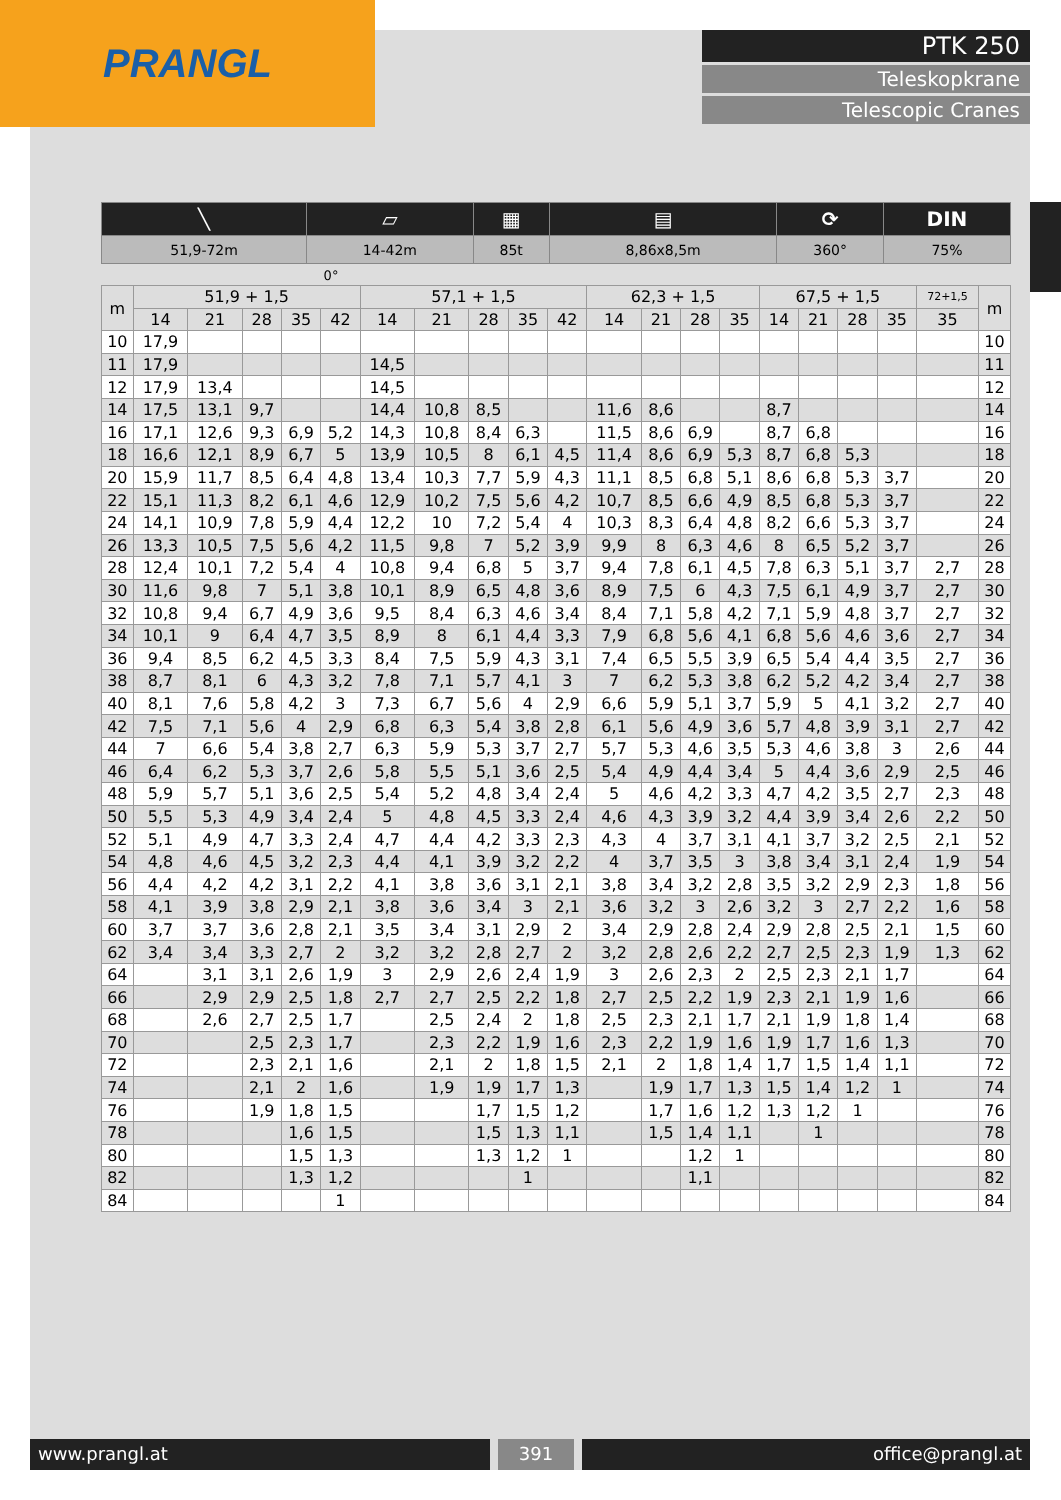PRANGL
PTK 250
Teleskopkrane
Telescopic Cranes
| ╲ | ▱ | ▦ | ▤ | ⟳ | DIN |
| --- | --- | --- | --- | --- | --- |
| 51,9-72m | 14-42m | 85t | 8,86x8,5m | 360° | 75% |
0°
| m | 51,9 + 1,5 | | | | | 57,1 + 1,5 | | | | | 62,3 + 1,5 | | | | 67,5 + 1,5 | | | | 72+1,5 | m |
| --- | --- | --- | --- | --- | --- | --- | --- | --- | --- | --- | --- | --- | --- | --- | --- | --- | --- | --- | --- | --- |
| | 14 | 21 | 28 | 35 | 42 | 14 | 21 | 28 | 35 | 42 | 14 | 21 | 28 | 35 | 14 | 21 | 28 | 35 | 35 | |
| 10 | 17,9 | | | | | | | | | | | | | | | | | | | 10 |
| 11 | 17,9 | | | | | 14,5 | | | | | | | | | | | | | | 11 |
| 12 | 17,9 | 13,4 | | | | 14,5 | | | | | | | | | | | | | | 12 |
| 14 | 17,5 | 13,1 | 9,7 | | | 14,4 | 10,8 | 8,5 | | | 11,6 | 8,6 | | | 8,7 | | | | | 14 |
| 16 | 17,1 | 12,6 | 9,3 | 6,9 | 5,2 | 14,3 | 10,8 | 8,4 | 6,3 | | 11,5 | 8,6 | 6,9 | | 8,7 | 6,8 | | | | 16 |
| 18 | 16,6 | 12,1 | 8,9 | 6,7 | 5 | 13,9 | 10,5 | 8 | 6,1 | 4,5 | 11,4 | 8,6 | 6,9 | 5,3 | 8,7 | 6,8 | 5,3 | | | 18 |
| 20 | 15,9 | 11,7 | 8,5 | 6,4 | 4,8 | 13,4 | 10,3 | 7,7 | 5,9 | 4,3 | 11,1 | 8,5 | 6,8 | 5,1 | 8,6 | 6,8 | 5,3 | 3,7 | | 20 |
| 22 | 15,1 | 11,3 | 8,2 | 6,1 | 4,6 | 12,9 | 10,2 | 7,5 | 5,6 | 4,2 | 10,7 | 8,5 | 6,6 | 4,9 | 8,5 | 6,8 | 5,3 | 3,7 | | 22 |
| 24 | 14,1 | 10,9 | 7,8 | 5,9 | 4,4 | 12,2 | 10 | 7,2 | 5,4 | 4 | 10,3 | 8,3 | 6,4 | 4,8 | 8,2 | 6,6 | 5,3 | 3,7 | | 24 |
| 26 | 13,3 | 10,5 | 7,5 | 5,6 | 4,2 | 11,5 | 9,8 | 7 | 5,2 | 3,9 | 9,9 | 8 | 6,3 | 4,6 | 8 | 6,5 | 5,2 | 3,7 | | 26 |
| 28 | 12,4 | 10,1 | 7,2 | 5,4 | 4 | 10,8 | 9,4 | 6,8 | 5 | 3,7 | 9,4 | 7,8 | 6,1 | 4,5 | 7,8 | 6,3 | 5,1 | 3,7 | 2,7 | 28 |
| 30 | 11,6 | 9,8 | 7 | 5,1 | 3,8 | 10,1 | 8,9 | 6,5 | 4,8 | 3,6 | 8,9 | 7,5 | 6 | 4,3 | 7,5 | 6,1 | 4,9 | 3,7 | 2,7 | 30 |
| 32 | 10,8 | 9,4 | 6,7 | 4,9 | 3,6 | 9,5 | 8,4 | 6,3 | 4,6 | 3,4 | 8,4 | 7,1 | 5,8 | 4,2 | 7,1 | 5,9 | 4,8 | 3,7 | 2,7 | 32 |
| 34 | 10,1 | 9 | 6,4 | 4,7 | 3,5 | 8,9 | 8 | 6,1 | 4,4 | 3,3 | 7,9 | 6,8 | 5,6 | 4,1 | 6,8 | 5,6 | 4,6 | 3,6 | 2,7 | 34 |
| 36 | 9,4 | 8,5 | 6,2 | 4,5 | 3,3 | 8,4 | 7,5 | 5,9 | 4,3 | 3,1 | 7,4 | 6,5 | 5,5 | 3,9 | 6,5 | 5,4 | 4,4 | 3,5 | 2,7 | 36 |
| 38 | 8,7 | 8,1 | 6 | 4,3 | 3,2 | 7,8 | 7,1 | 5,7 | 4,1 | 3 | 7 | 6,2 | 5,3 | 3,8 | 6,2 | 5,2 | 4,2 | 3,4 | 2,7 | 38 |
| 40 | 8,1 | 7,6 | 5,8 | 4,2 | 3 | 7,3 | 6,7 | 5,6 | 4 | 2,9 | 6,6 | 5,9 | 5,1 | 3,7 | 5,9 | 5 | 4,1 | 3,2 | 2,7 | 40 |
| 42 | 7,5 | 7,1 | 5,6 | 4 | 2,9 | 6,8 | 6,3 | 5,4 | 3,8 | 2,8 | 6,1 | 5,6 | 4,9 | 3,6 | 5,7 | 4,8 | 3,9 | 3,1 | 2,7 | 42 |
| 44 | 7 | 6,6 | 5,4 | 3,8 | 2,7 | 6,3 | 5,9 | 5,3 | 3,7 | 2,7 | 5,7 | 5,3 | 4,6 | 3,5 | 5,3 | 4,6 | 3,8 | 3 | 2,6 | 44 |
| 46 | 6,4 | 6,2 | 5,3 | 3,7 | 2,6 | 5,8 | 5,5 | 5,1 | 3,6 | 2,5 | 5,4 | 4,9 | 4,4 | 3,4 | 5 | 4,4 | 3,6 | 2,9 | 2,5 | 46 |
| 48 | 5,9 | 5,7 | 5,1 | 3,6 | 2,5 | 5,4 | 5,2 | 4,8 | 3,4 | 2,4 | 5 | 4,6 | 4,2 | 3,3 | 4,7 | 4,2 | 3,5 | 2,7 | 2,3 | 48 |
| 50 | 5,5 | 5,3 | 4,9 | 3,4 | 2,4 | 5 | 4,8 | 4,5 | 3,3 | 2,4 | 4,6 | 4,3 | 3,9 | 3,2 | 4,4 | 3,9 | 3,4 | 2,6 | 2,2 | 50 |
| 52 | 5,1 | 4,9 | 4,7 | 3,3 | 2,4 | 4,7 | 4,4 | 4,2 | 3,3 | 2,3 | 4,3 | 4 | 3,7 | 3,1 | 4,1 | 3,7 | 3,2 | 2,5 | 2,1 | 52 |
| 54 | 4,8 | 4,6 | 4,5 | 3,2 | 2,3 | 4,4 | 4,1 | 3,9 | 3,2 | 2,2 | 4 | 3,7 | 3,5 | 3 | 3,8 | 3,4 | 3,1 | 2,4 | 1,9 | 54 |
| 56 | 4,4 | 4,2 | 4,2 | 3,1 | 2,2 | 4,1 | 3,8 | 3,6 | 3,1 | 2,1 | 3,8 | 3,4 | 3,2 | 2,8 | 3,5 | 3,2 | 2,9 | 2,3 | 1,8 | 56 |
| 58 | 4,1 | 3,9 | 3,8 | 2,9 | 2,1 | 3,8 | 3,6 | 3,4 | 3 | 2,1 | 3,6 | 3,2 | 3 | 2,6 | 3,2 | 3 | 2,7 | 2,2 | 1,6 | 58 |
| 60 | 3,7 | 3,7 | 3,6 | 2,8 | 2,1 | 3,5 | 3,4 | 3,1 | 2,9 | 2 | 3,4 | 2,9 | 2,8 | 2,4 | 2,9 | 2,8 | 2,5 | 2,1 | 1,5 | 60 |
| 62 | 3,4 | 3,4 | 3,3 | 2,7 | 2 | 3,2 | 3,2 | 2,8 | 2,7 | 2 | 3,2 | 2,8 | 2,6 | 2,2 | 2,7 | 2,5 | 2,3 | 1,9 | 1,3 | 62 |
| 64 | | 3,1 | 3,1 | 2,6 | 1,9 | 3 | 2,9 | 2,6 | 2,4 | 1,9 | 3 | 2,6 | 2,3 | 2 | 2,5 | 2,3 | 2,1 | 1,7 | | 64 |
| 66 | | 2,9 | 2,9 | 2,5 | 1,8 | 2,7 | 2,7 | 2,5 | 2,2 | 1,8 | 2,7 | 2,5 | 2,2 | 1,9 | 2,3 | 2,1 | 1,9 | 1,6 | | 66 |
| 68 | | 2,6 | 2,7 | 2,5 | 1,7 | | 2,5 | 2,4 | 2 | 1,8 | 2,5 | 2,3 | 2,1 | 1,7 | 2,1 | 1,9 | 1,8 | 1,4 | | 68 |
| 70 | | | 2,5 | 2,3 | 1,7 | | 2,3 | 2,2 | 1,9 | 1,6 | 2,3 | 2,2 | 1,9 | 1,6 | 1,9 | 1,7 | 1,6 | 1,3 | | 70 |
| 72 | | | 2,3 | 2,1 | 1,6 | | 2,1 | 2 | 1,8 | 1,5 | 2,1 | 2 | 1,8 | 1,4 | 1,7 | 1,5 | 1,4 | 1,1 | | 72 |
| 74 | | | 2,1 | 2 | 1,6 | | 1,9 | 1,9 | 1,7 | 1,3 | | 1,9 | 1,7 | 1,3 | 1,5 | 1,4 | 1,2 | 1 | | 74 |
| 76 | | | 1,9 | 1,8 | 1,5 | | | 1,7 | 1,5 | 1,2 | | 1,7 | 1,6 | 1,2 | 1,3 | 1,2 | 1 | | | 76 |
| 78 | | | | 1,6 | 1,5 | | | 1,5 | 1,3 | 1,1 | | 1,5 | 1,4 | 1,1 | | 1 | | | | 78 |
| 80 | | | | 1,5 | 1,3 | | | 1,3 | 1,2 | 1 | | | 1,2 | 1 | | | | | | 80 |
| 82 | | | | 1,3 | 1,2 | | | | 1 | | | | 1,1 | | | | | | | 82 |
| 84 | | | | | 1 | | | | | | | | | | | | | | | 84 |
www.prangl.at 391 office@prangl.at